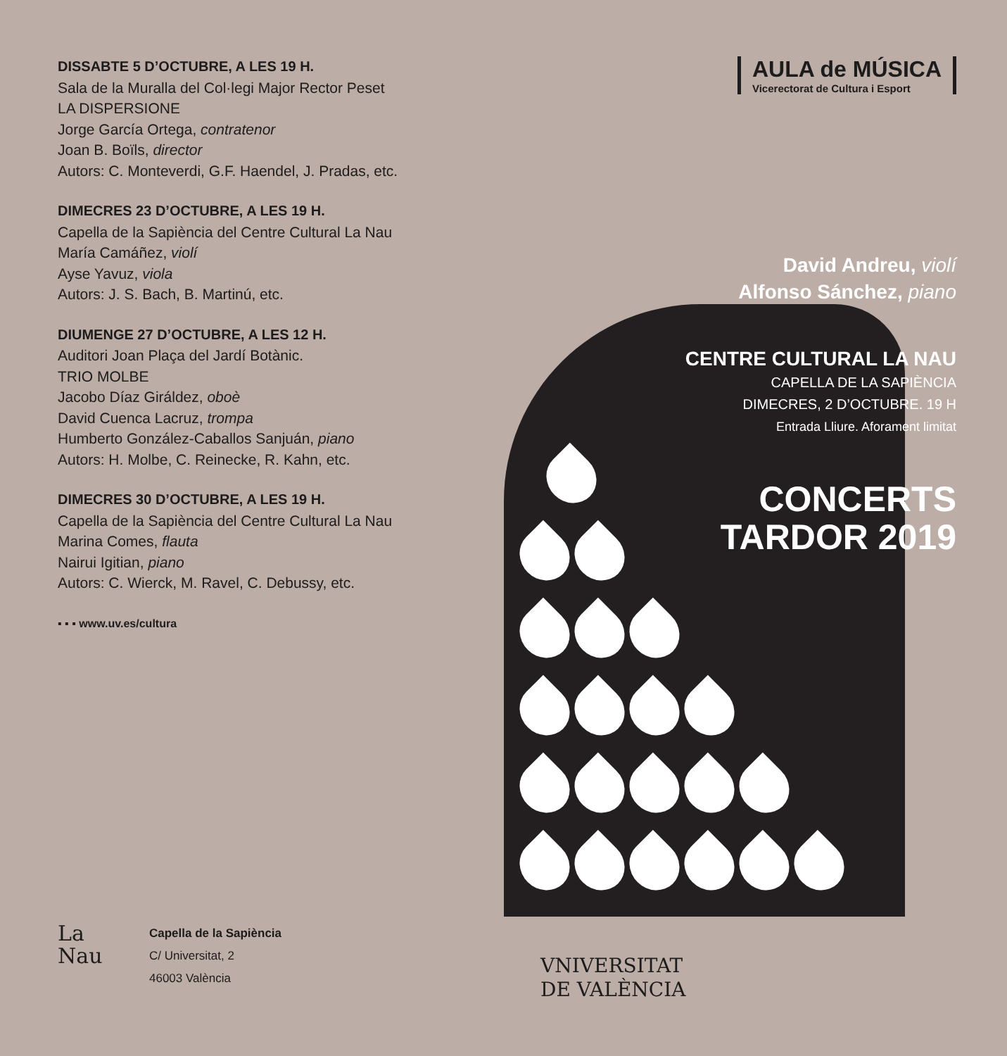DISSABTE 5 D’OCTUBRE, A LES 19 H.
Sala de la Muralla del Col·legi Major Rector Peset
LA DISPERSIONE
Jorge García Ortega, contratenor
Joan B. Boïls, director
Autors: C. Monteverdi, G.F. Haendel, J. Pradas, etc.
DIMECRES 23 D’OCTUBRE, A LES 19 H.
Capella de la Sapiència del Centre Cultural La Nau
María Camáñez, violí
Ayse Yavuz, viola
Autors: J. S. Bach, B. Martinú, etc.
DIUMENGE 27 D’OCTUBRE, A LES 12 H.
Auditori Joan Plaça del Jardí Botànic.
TRIO MOLBE
Jacobo Díaz Giráldez, oboè
David Cuenca Lacruz, trompa
Humberto González-Caballos Sanjuán, piano
Autors: H. Molbe, C. Reinecke, R. Kahn, etc.
DIMECRES 30 D’OCTUBRE, A LES 19 H.
Capella de la Sapiència del Centre Cultural La Nau
Marina Comes, flauta
Nairui Igitian, piano
Autors: C. Wierck, M. Ravel, C. Debussy, etc.
▪ ▪ ▪ www.uv.es/cultura
La Nau
Capella de la Sapiència
C/ Universitat, 2
46003 València
AULA de MÚSICA
Vicerectorat de Cultura i Esport
David Andreu, violí
Alfonso Sánchez, piano
CENTRE CULTURAL LA NAU
CAPELLA DE LA SAPIÈNCIA
DIMECRES, 2 D’OCTUBRE. 19 H
Entrada Lliure. Aforament limitat
CONCERTS
TARDOR 2019
VNIVERSITAT
DE VALÈNCIA